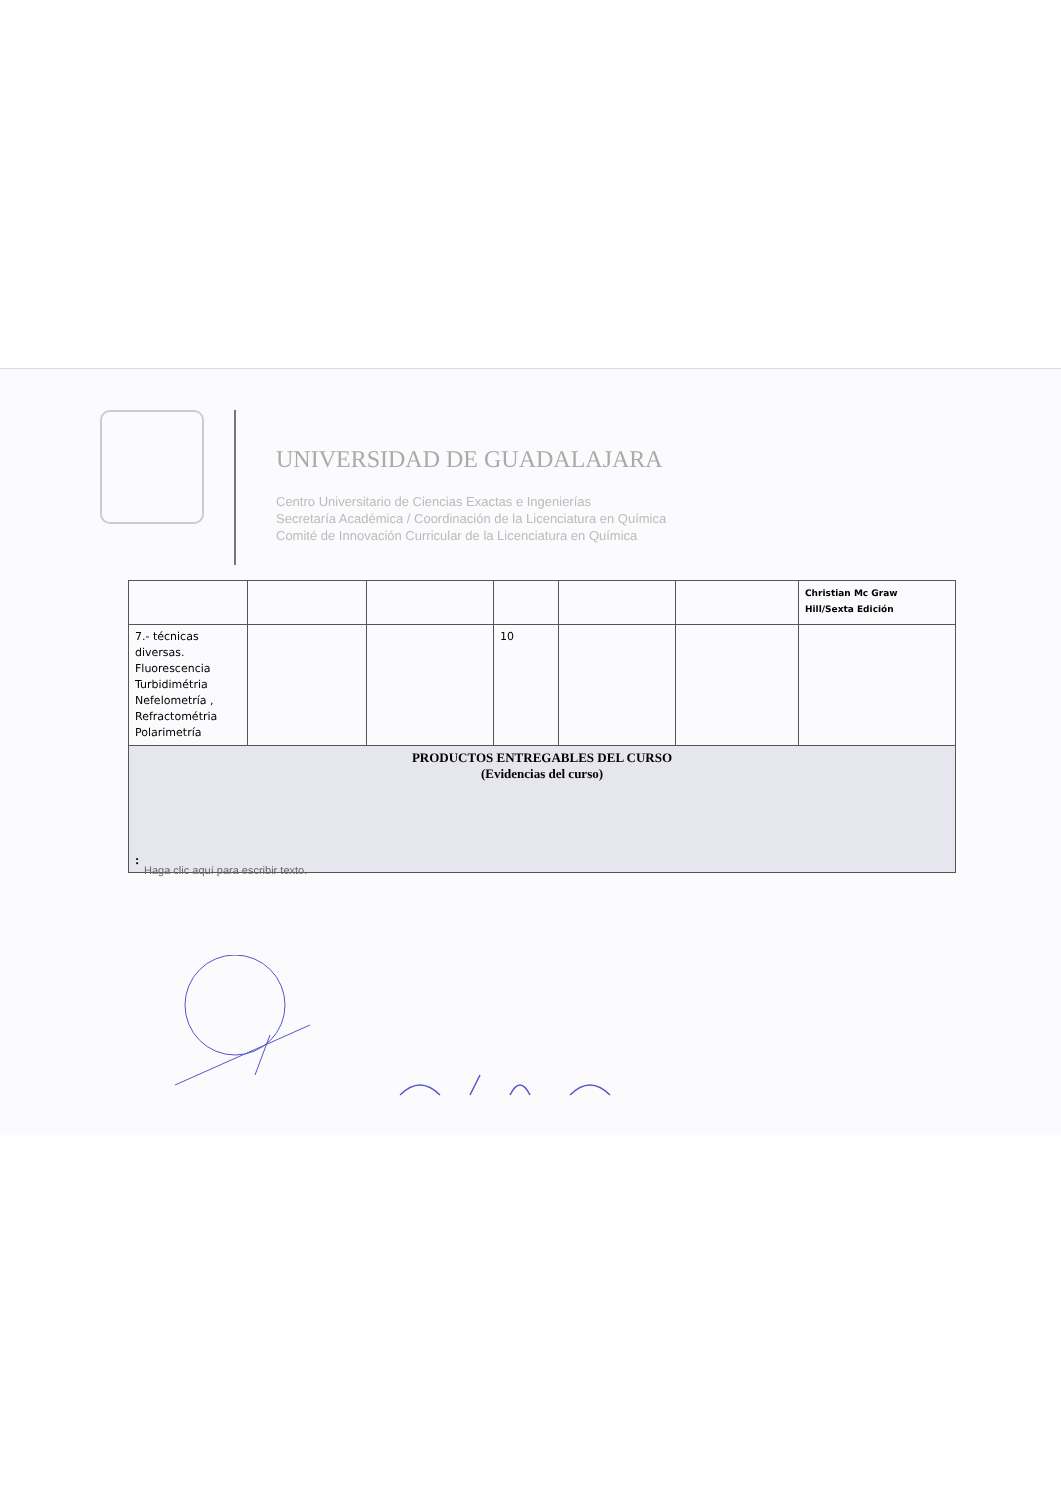UNIVERSIDAD DE GUADALAJARA
Centro Universitario de Ciencias Exactas e Ingenierías
Secretaría Académica / Coordinación de la Licenciatura en Química
Comité de Innovación Curricular de la Licenciatura en Química
| | | | | | | Christian Mc Graw Hill/Sexta Edición |
| 7.- técnicas diversas. Fluorescencia Turbidimétria Nefelometría , Refractométria Polarimetría | | | 10 | | | |
| PRODUCTOS ENTREGABLES DEL CURSO (Evidencias del curso) : | | | | | | |
Haga clic aquí para escribir texto.